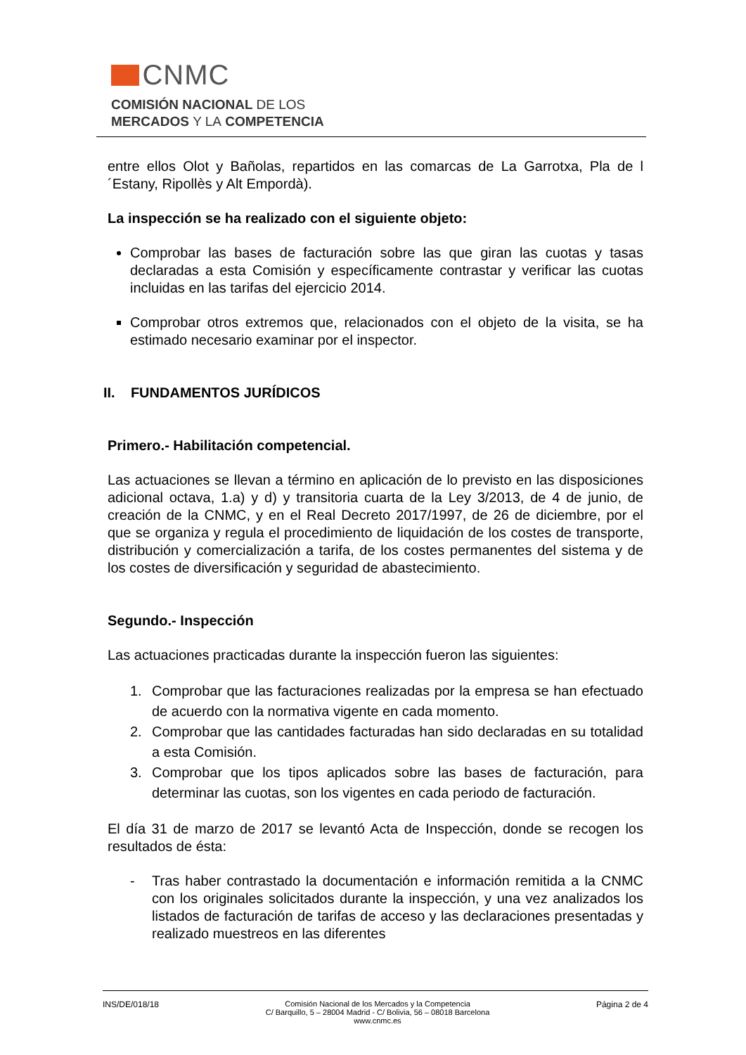CNMC
COMISIÓN NACIONAL DE LOS
MERCADOS Y LA COMPETENCIA
entre ellos Olot y Bañolas, repartidos en las comarcas de La Garrotxa, Pla de l´Estany, Ripollès y Alt Empordà).
La inspección se ha realizado con el siguiente objeto:
Comprobar las bases de facturación sobre las que giran las cuotas y tasas declaradas a esta Comisión y específicamente contrastar y verificar las cuotas incluidas en las tarifas del ejercicio 2014.
Comprobar otros extremos que, relacionados con el objeto de la visita, se ha estimado necesario examinar por el inspector.
II. FUNDAMENTOS JURÍDICOS
Primero.- Habilitación competencial.
Las actuaciones se llevan a término en aplicación de lo previsto en las disposiciones adicional octava, 1.a) y d) y transitoria cuarta de la Ley 3/2013, de 4 de junio, de creación de la CNMC, y en el Real Decreto 2017/1997, de 26 de diciembre, por el que se organiza y regula el procedimiento de liquidación de los costes de transporte, distribución y comercialización a tarifa, de los costes permanentes del sistema y de los costes de diversificación y seguridad de abastecimiento.
Segundo.- Inspección
Las actuaciones practicadas durante la inspección fueron las siguientes:
1. Comprobar que las facturaciones realizadas por la empresa se han efectuado de acuerdo con la normativa vigente en cada momento.
2. Comprobar que las cantidades facturadas han sido declaradas en su totalidad a esta Comisión.
3. Comprobar que los tipos aplicados sobre las bases de facturación, para determinar las cuotas, son los vigentes en cada periodo de facturación.
El día 31 de marzo de 2017 se levantó Acta de Inspección, donde se recogen los resultados de ésta:
- Tras haber contrastado la documentación e información remitida a la CNMC con los originales solicitados durante la inspección, y una vez analizados los listados de facturación de tarifas de acceso y las declaraciones presentadas y realizado muestreos en las diferentes
INS/DE/018/18 Comisión Nacional de los Mercados y la Competencia
C/ Barquillo, 5 – 28004 Madrid - C/ Bolivia, 56 – 08018 Barcelona
www.cnmc.es Página 2 de 4